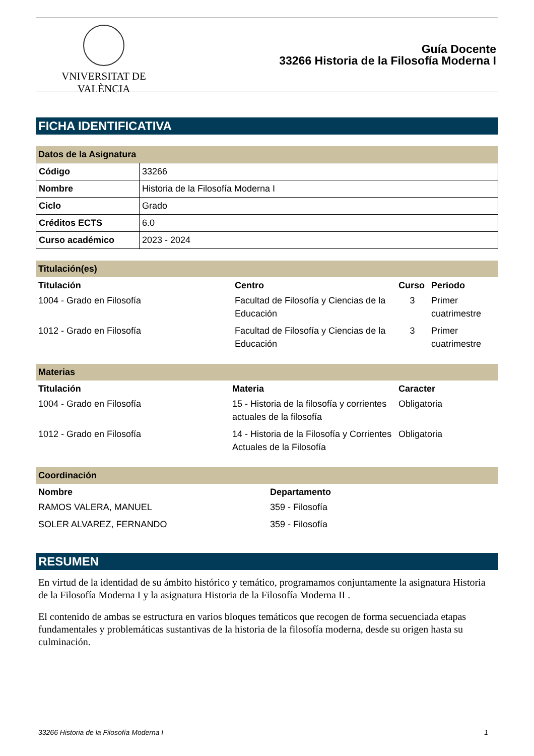VNIVERSITAT DE VALÈNCIA
Guía Docente
33266 Historia de la Filosofía Moderna I
FICHA IDENTIFICATIVA
Datos de la Asignatura
| Código | 33266 |
| Nombre | Historia de la Filosofía Moderna I |
| Ciclo | Grado |
| Créditos ECTS | 6.0 |
| Curso académico | 2023 - 2024 |
Titulación(es)
| Titulación | Centro | Curso | Periodo |
| --- | --- | --- | --- |
| 1004 - Grado en Filosofía | Facultad de Filosofía y Ciencias de la Educación | 3 | Primer cuatrimestre |
| 1012 - Grado en Filosofía | Facultad de Filosofía y Ciencias de la Educación | 3 | Primer cuatrimestre |
Materias
| Titulación | Materia | Caracter |
| --- | --- | --- |
| 1004 - Grado en Filosofía | 15 - Historia de la filosofía y corrientes actuales de la filosofía | Obligatoria |
| 1012 - Grado en Filosofía | 14 - Historia de la Filosofía y Corrientes Actuales de la Filosofía | Obligatoria |
Coordinación
| Nombre | Departamento |
| --- | --- |
| RAMOS VALERA, MANUEL | 359 - Filosofía |
| SOLER ALVAREZ, FERNANDO | 359 - Filosofía |
RESUMEN
En virtud de la identidad de su ámbito histórico y temático, programamos conjuntamente la asignatura Historia de la Filosofía Moderna I y la asignatura Historia de la Filosofía Moderna II .
El contenido de ambas se estructura en varios bloques temáticos que recogen de forma secuenciada etapas fundamentales y problemáticas sustantivas de la historia de la filosofía moderna, desde su origen hasta su culminación.
33266 Historia de la Filosofía Moderna I 1